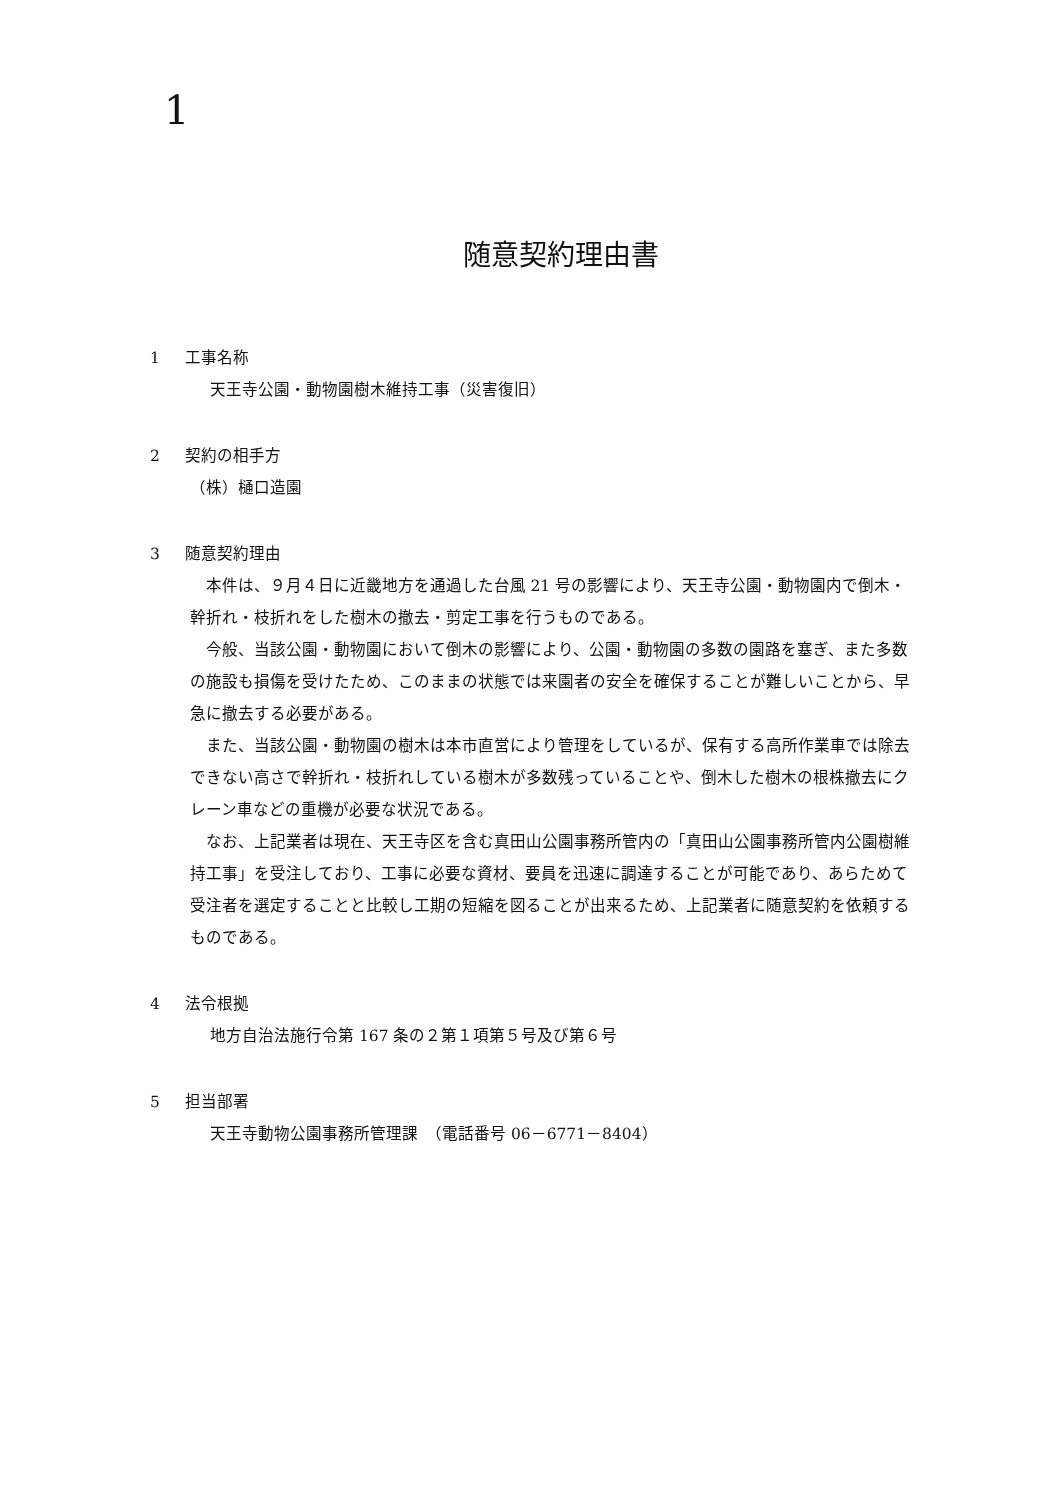1
随意契約理由書
1 工事名称
天王寺公園・動物園樹木維持工事（災害復旧）
2 契約の相手方
（株）樋口造園
3 随意契約理由
本件は、９月４日に近畿地方を通過した台風 21 号の影響により、天王寺公園・動物園内で倒木・幹折れ・枝折れをした樹木の撤去・剪定工事を行うものである。
今般、当該公園・動物園において倒木の影響により、公園・動物園の多数の園路を塞ぎ、また多数の施設も損傷を受けたため、このままの状態では来園者の安全を確保することが難しいことから、早急に撤去する必要がある。
また、当該公園・動物園の樹木は本市直営により管理をしているが、保有する高所作業車では除去できない高さで幹折れ・枝折れしている樹木が多数残っていることや、倒木した樹木の根株撤去にクレーン車などの重機が必要な状況である。
なお、上記業者は現在、天王寺区を含む真田山公園事務所管内の「真田山公園事務所管内公園樹維持工事」を受注しており、工事に必要な資材、要員を迅速に調達することが可能であり、あらためて受注者を選定することと比較し工期の短縮を図ることが出来るため、上記業者に随意契約を依頼するものである。
4 法令根拠
地方自治法施行令第 167 条の２第１項第５号及び第６号
5 担当部署
天王寺動物公園事務所管理課　（電話番号 06－6771－8404）